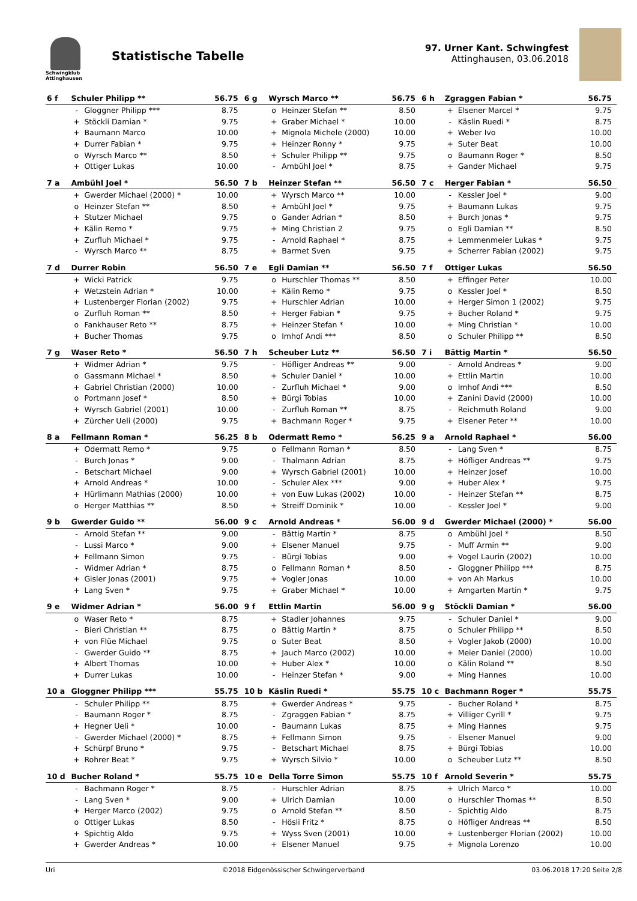Schwingklub Attinghausen
Statistische Tabelle
97. Urner Kant. Schwingfest
Attinghausen, 03.06.2018
| 6 f | Schuler Philipp ** | | 56.75 | 6 g | Wyrsch Marco ** | | 56.75 | 6 h | Zgraggen Fabian * | | 56.75 |
| --- | --- | --- | --- | --- | --- | --- | --- | --- | --- | --- | --- |
| | - | Gloggner Philipp *** | 8.75 | | o | Heinzer Stefan ** | 8.50 | | + | Elsener Marcel * | 9.75 |
| | + | Stöckli Damian * | 9.75 | | + | Graber Michael * | 10.00 | | - | Käslin Ruedi * | 8.75 |
| | + | Baumann Marco | 10.00 | | + | Mignola Michele (2000) | 10.00 | | + | Weber Ivo | 10.00 |
| | + | Durrer Fabian * | 9.75 | | + | Heinzer Ronny * | 9.75 | | + | Suter Beat | 10.00 |
| | o | Wyrsch Marco ** | 8.50 | | + | Schuler Philipp ** | 9.75 | | o | Baumann Roger * | 8.50 |
| | + | Ottiger Lukas | 10.00 | | - | Ambühl Joel * | 8.75 | | + | Gander Michael | 9.75 |
| 7 a | Ambühl Joel * | | 56.50 | 7 b | Heinzer Stefan ** | | 56.50 | 7 c | Herger Fabian * | | 56.50 |
| | + | Gwerder Michael (2000) * | 10.00 | | + | Wyrsch Marco ** | 10.00 | | - | Kessler Joel * | 9.00 |
| | o | Heinzer Stefan ** | 8.50 | | + | Ambühl Joel * | 9.75 | | + | Baumann Lukas | 9.75 |
| | + | Stutzer Michael | 9.75 | | o | Gander Adrian * | 8.50 | | + | Burch Jonas * | 9.75 |
| | + | Kälin Remo * | 9.75 | | + | Ming Christian 2 | 9.75 | | o | Egli Damian ** | 8.50 |
| | + | Zurfluh Michael * | 9.75 | | - | Arnold Raphael * | 8.75 | | + | Lemmenmeier Lukas * | 9.75 |
| | - | Wyrsch Marco ** | 8.75 | | + | Barmet Sven | 9.75 | | + | Scherrer Fabian (2002) | 9.75 |
| 7 d | Durrer Robin | | 56.50 | 7 e | Egli Damian ** | | 56.50 | 7 f | Ottiger Lukas | | 56.50 |
| | + | Wicki Patrick | 9.75 | | o | Hurschler Thomas ** | 8.50 | | + | Effinger Peter | 10.00 |
| | + | Wetzstein Adrian * | 10.00 | | + | Kälin Remo * | 9.75 | | o | Kessler Joel * | 8.50 |
| | + | Lustenberger Florian (2002) | 9.75 | | + | Hurschler Adrian | 10.00 | | + | Herger Simon 1 (2002) | 9.75 |
| | o | Zurfluh Roman ** | 8.50 | | + | Herger Fabian * | 9.75 | | + | Bucher Roland * | 9.75 |
| | o | Fankhauser Reto ** | 8.75 | | + | Heinzer Stefan * | 10.00 | | + | Ming Christian * | 10.00 |
| | + | Bucher Thomas | 9.75 | | o | Imhof Andi *** | 8.50 | | o | Schuler Philipp ** | 8.50 |
| 7 g | Waser Reto * | | 56.50 | 7 h | Scheuber Lutz ** | | 56.50 | 7 i | Bättig Martin * | | 56.50 |
| | + | Widmer Adrian * | 9.75 | | - | Höfliger Andreas ** | 9.00 | | - | Arnold Andreas * | 9.00 |
| | o | Gassmann Michael * | 8.50 | | + | Schuler Daniel * | 10.00 | | + | Ettlin Martin | 10.00 |
| | + | Gabriel Christian (2000) | 10.00 | | - | Zurfluh Michael * | 9.00 | | o | Imhof Andi *** | 8.50 |
| | o | Portmann Josef * | 8.50 | | + | Bürgi Tobias | 10.00 | | + | Zanini David (2000) | 10.00 |
| | + | Wyrsch Gabriel (2001) | 10.00 | | - | Zurfluh Roman ** | 8.75 | | - | Reichmuth Roland | 9.00 |
| | + | Zürcher Ueli (2000) | 9.75 | | + | Bachmann Roger * | 9.75 | | + | Elsener Peter ** | 10.00 |
| 8 a | Fellmann Roman * | | 56.25 | 8 b | Odermatt Remo * | | 56.25 | 9 a | Arnold Raphael * | | 56.00 |
| | + | Odermatt Remo * | 9.75 | | o | Fellmann Roman * | 8.50 | | - | Lang Sven * | 8.75 |
| | - | Burch Jonas * | 9.00 | | - | Thalmann Adrian | 8.75 | | + | Höfliger Andreas ** | 9.75 |
| | - | Betschart Michael | 9.00 | | + | Wyrsch Gabriel (2001) | 10.00 | | + | Heinzer Josef | 10.00 |
| | + | Arnold Andreas * | 10.00 | | - | Schuler Alex *** | 9.00 | | + | Huber Alex * | 9.75 |
| | + | Hürlimann Mathias (2000) | 10.00 | | + | von Euw Lukas (2002) | 10.00 | | - | Heinzer Stefan ** | 8.75 |
| | o | Herger Matthias ** | 8.50 | | + | Streiff Dominik * | 10.00 | | - | Kessler Joel * | 9.00 |
| 9 b | Gwerder Guido ** | | 56.00 | 9 c | Arnold Andreas * | | 56.00 | 9 d | Gwerder Michael (2000) * | | 56.00 |
| | - | Arnold Stefan ** | 9.00 | | - | Bättig Martin * | 8.75 | | o | Ambühl Joel * | 8.50 |
| | - | Lussi Marco * | 9.00 | | + | Elsener Manuel | 9.75 | | - | Muff Armin ** | 9.00 |
| | + | Fellmann Simon | 9.75 | | - | Bürgi Tobias | 9.00 | | + | Vogel Laurin (2002) | 10.00 |
| | - | Widmer Adrian * | 8.75 | | o | Fellmann Roman * | 8.50 | | - | Gloggner Philipp *** | 8.75 |
| | + | Gisler Jonas (2001) | 9.75 | | + | Vogler Jonas | 10.00 | | + | von Ah Markus | 10.00 |
| | + | Lang Sven * | 9.75 | | + | Graber Michael * | 10.00 | | + | Amgarten Martin * | 9.75 |
| 9 e | Widmer Adrian * | | 56.00 | 9 f | Ettlin Martin | | 56.00 | 9 g | Stöckli Damian * | | 56.00 |
| | o | Waser Reto * | 8.75 | | + | Stadler Johannes | 9.75 | | - | Schuler Daniel * | 9.00 |
| | - | Bieri Christian ** | 8.75 | | o | Bättig Martin * | 8.75 | | o | Schuler Philipp ** | 8.50 |
| | + | von Flüe Michael | 9.75 | | o | Suter Beat | 8.50 | | + | Vogler Jakob (2000) | 10.00 |
| | - | Gwerder Guido ** | 8.75 | | + | Jauch Marco (2002) | 10.00 | | + | Meier Daniel (2000) | 10.00 |
| | + | Albert Thomas | 10.00 | | + | Huber Alex * | 10.00 | | o | Kälin Roland ** | 8.50 |
| | + | Durrer Lukas | 10.00 | | - | Heinzer Stefan * | 9.00 | | + | Ming Hannes | 10.00 |
| 10 a | Gloggner Philipp *** | | 55.75 | 10 b | Käslin Ruedi * | | 55.75 | 10 c | Bachmann Roger * | | 55.75 |
| | - | Schuler Philipp ** | 8.75 | | + | Gwerder Andreas * | 9.75 | | - | Bucher Roland * | 8.75 |
| | - | Baumann Roger * | 8.75 | | - | Zgraggen Fabian * | 8.75 | | + | Villiger Cyrill * | 9.75 |
| | + | Hegner Ueli * | 10.00 | | - | Baumann Lukas | 8.75 | | + | Ming Hannes | 9.75 |
| | - | Gwerder Michael (2000) * | 8.75 | | + | Fellmann Simon | 9.75 | | - | Elsener Manuel | 9.00 |
| | + | Schürpf Bruno * | 9.75 | | - | Betschart Michael | 8.75 | | + | Bürgi Tobias | 10.00 |
| | + | Rohrer Beat * | 9.75 | | + | Wyrsch Silvio * | 10.00 | | o | Scheuber Lutz ** | 8.50 |
| 10 d | Bucher Roland * | | 55.75 | 10 e | Della Torre Simon | | 55.75 | 10 f | Arnold Severin * | | 55.75 |
| | - | Bachmann Roger * | 8.75 | | - | Hurschler Adrian | 8.75 | | + | Ulrich Marco * | 10.00 |
| | - | Lang Sven * | 9.00 | | + | Ulrich Damian | 10.00 | | o | Hurschler Thomas ** | 8.50 |
| | + | Herger Marco (2002) | 9.75 | | o | Arnold Stefan ** | 8.50 | | - | Spichtig Aldo | 8.75 |
| | o | Ottiger Lukas | 8.50 | | - | Hösli Fritz * | 8.75 | | o | Höfliger Andreas ** | 8.50 |
| | + | Spichtig Aldo | 9.75 | | + | Wyss Sven (2001) | 10.00 | | + | Lustenberger Florian (2002) | 10.00 |
| | + | Gwerder Andreas * | 10.00 | | + | Elsener Manuel | 9.75 | | + | Mignola Lorenzo | 10.00 |
Uri ©2018 Eidgenössischer Schwingerverband 03.06.2018 17:20 Seite 2/8